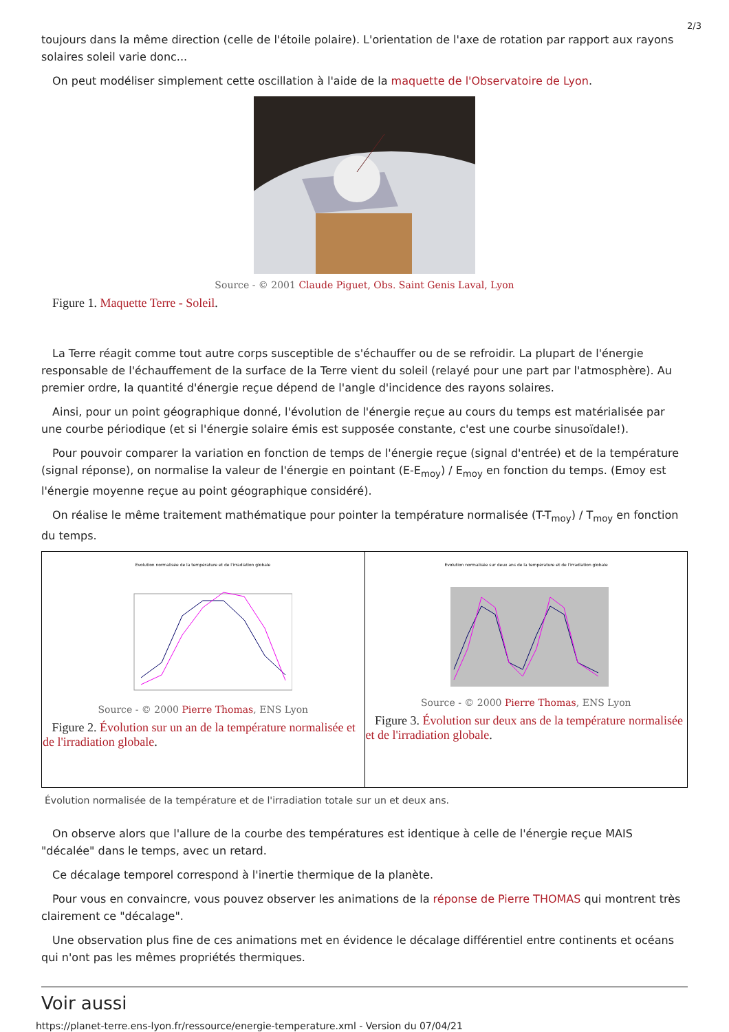2/3
toujours dans la même direction (celle de l'étoile polaire). L'orientation de l'axe de rotation par rapport aux rayons solaires soleil varie donc...
On peut modéliser simplement cette oscillation à l'aide de la maquette de l'Observatoire de Lyon.
Source - © 2001 Claude Piguet, Obs. Saint Genis Laval, Lyon
Figure 1. Maquette Terre - Soleil.
La Terre réagit comme tout autre corps susceptible de s'échauffer ou de se refroidir. La plupart de l'énergie responsable de l'échauffement de la surface de la Terre vient du soleil (relayé pour une part par l'atmosphère). Au premier ordre, la quantité d'énergie reçue dépend de l'angle d'incidence des rayons solaires.
Ainsi, pour un point géographique donné, l'évolution de l'énergie reçue au cours du temps est matérialisée par une courbe périodique (et si l'énergie solaire émis est supposée constante, c'est une courbe sinusoïdale!).
Pour pouvoir comparer la variation en fonction de temps de l'énergie reçue (signal d'entrée) et de la température (signal réponse), on normalise la valeur de l'énergie en pointant (E-E<sub>moy</sub>) / E<sub>moy</sub> en fonction du temps. (Emoy est l'énergie moyenne reçue au point géographique considéré).
On réalise le même traitement mathématique pour pointer la température normalisée (T-T<sub>moy</sub>) / T<sub>moy</sub> en fonction du temps.
| Evolution normalisée de la température et de l'irradiation globale Source - © 2000 Pierre Thomas , ENS Lyon Figure 2. Évolution sur un an de la température normalisée et de l'irradiation globale . | Evolution normalisée sur deux ans de la température et de l'irradiation globale Source - © 2000 Pierre Thomas , ENS Lyon Figure 3. Évolution sur deux ans de la température normalisée et de l'irradiation globale . |
Évolution normalisée de la température et de l'irradiation totale sur un et deux ans.
On observe alors que l'allure de la courbe des températures est identique à celle de l'énergie reçue MAIS "décalée" dans le temps, avec un retard.
Ce décalage temporel correspond à l'inertie thermique de la planète.
Pour vous en convaincre, vous pouvez observer les animations de la réponse de Pierre THOMAS qui montrent très clairement ce "décalage".
Une observation plus fine de ces animations met en évidence le décalage différentiel entre continents et océans qui n'ont pas les mêmes propriétés thermiques.
Voir aussi
https://planet-terre.ens-lyon.fr/ressource/energie-temperature.xml - Version du 07/04/21